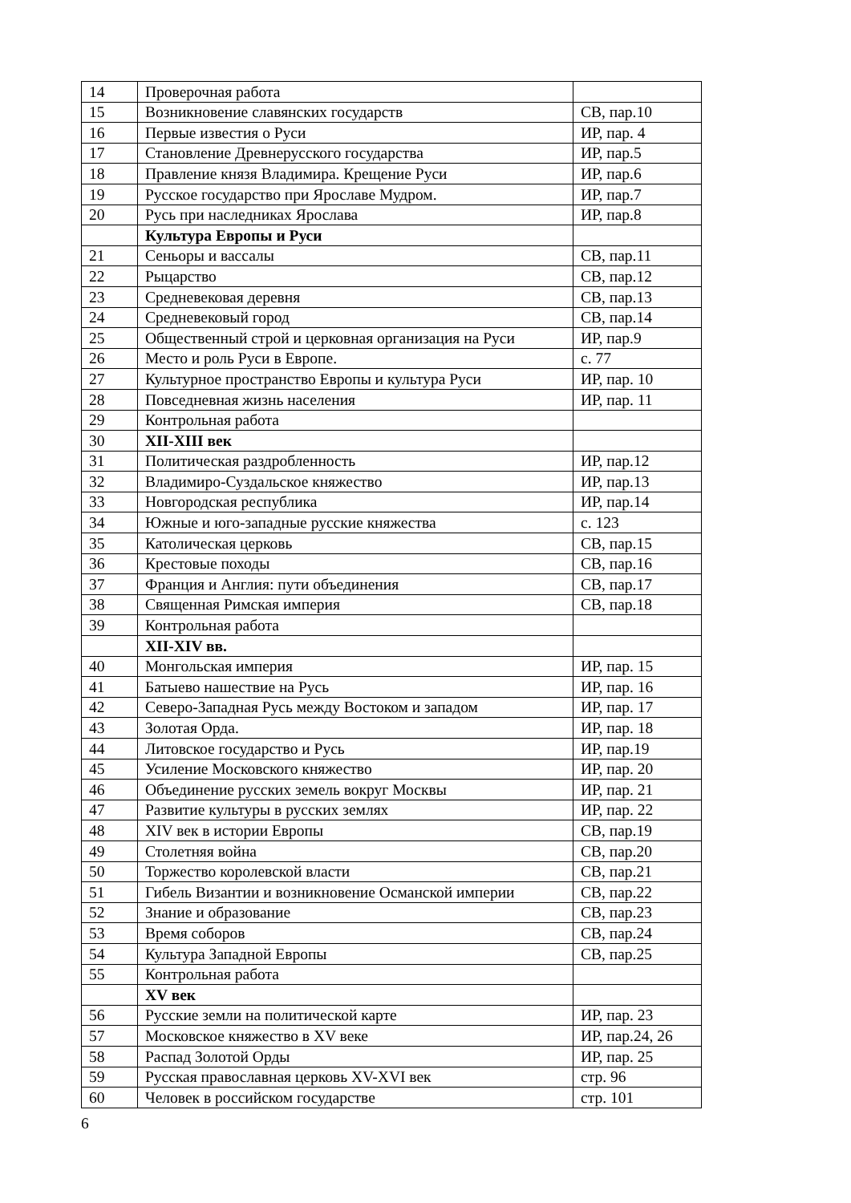| 14 | Проверочная работа | |
| 15 | Возникновение славянских государств | СВ, пар.10 |
| 16 | Первые известия о Руси | ИР, пар. 4 |
| 17 | Становление Древнерусского государства | ИР, пар.5 |
| 18 | Правление князя Владимира. Крещение Руси | ИР, пар.6 |
| 19 | Русское государство при Ярославе Мудром. | ИР, пар.7 |
| 20 | Русь при наследниках Ярослава | ИР, пар.8 |
| | Культура Европы и Руси | |
| 21 | Сеньоры и вассалы | СВ, пар.11 |
| 22 | Рыцарство | СВ, пар.12 |
| 23 | Средневековая деревня | СВ, пар.13 |
| 24 | Средневековый город | СВ, пар.14 |
| 25 | Общественный строй и церковная организация на Руси | ИР, пар.9 |
| 26 | Место и роль Руси в Европе. | с. 77 |
| 27 | Культурное пространство Европы и культура Руси | ИР, пар. 10 |
| 28 | Повседневная жизнь населения | ИР, пар. 11 |
| 29 | Контрольная работа | |
| 30 | XII-XIII век | |
| 31 | Политическая раздробленность | ИР, пар.12 |
| 32 | Владимиро-Суздальское княжество | ИР, пар.13 |
| 33 | Новгородская республика | ИР, пар.14 |
| 34 | Южные и юго-западные русские княжества | с. 123 |
| 35 | Католическая церковь | СВ, пар.15 |
| 36 | Крестовые походы | СВ, пар.16 |
| 37 | Франция и Англия: пути объединения | СВ, пар.17 |
| 38 | Священная Римская империя | СВ, пар.18 |
| 39 | Контрольная работа | |
| | XII-XIV вв. | |
| 40 | Монгольская империя | ИР, пар. 15 |
| 41 | Батыево нашествие на Русь | ИР, пар. 16 |
| 42 | Северо-Западная Русь между Востоком и западом | ИР, пар. 17 |
| 43 | Золотая Орда. | ИР, пар. 18 |
| 44 | Литовское государство и Русь | ИР, пар.19 |
| 45 | Усиление Московского княжество | ИР, пар. 20 |
| 46 | Объединение русских земель вокруг Москвы | ИР, пар. 21 |
| 47 | Развитие культуры в русских землях | ИР, пар. 22 |
| 48 | XIV век в истории Европы | СВ, пар.19 |
| 49 | Столетняя война | СВ, пар.20 |
| 50 | Торжество королевской власти | СВ, пар.21 |
| 51 | Гибель Византии и возникновение Османской империи | СВ, пар.22 |
| 52 | Знание и образование | СВ, пар.23 |
| 53 | Время соборов | СВ, пар.24 |
| 54 | Культура Западной Европы | СВ, пар.25 |
| 55 | Контрольная работа | |
| | XV век | |
| 56 | Русские земли на политической карте | ИР, пар. 23 |
| 57 | Московское княжество в XV веке | ИР, пар.24, 26 |
| 58 | Распад Золотой Орды | ИР, пар. 25 |
| 59 | Русская православная церковь XV-XVI век | стр. 96 |
| 60 | Человек в российском государстве | стр. 101 |
6